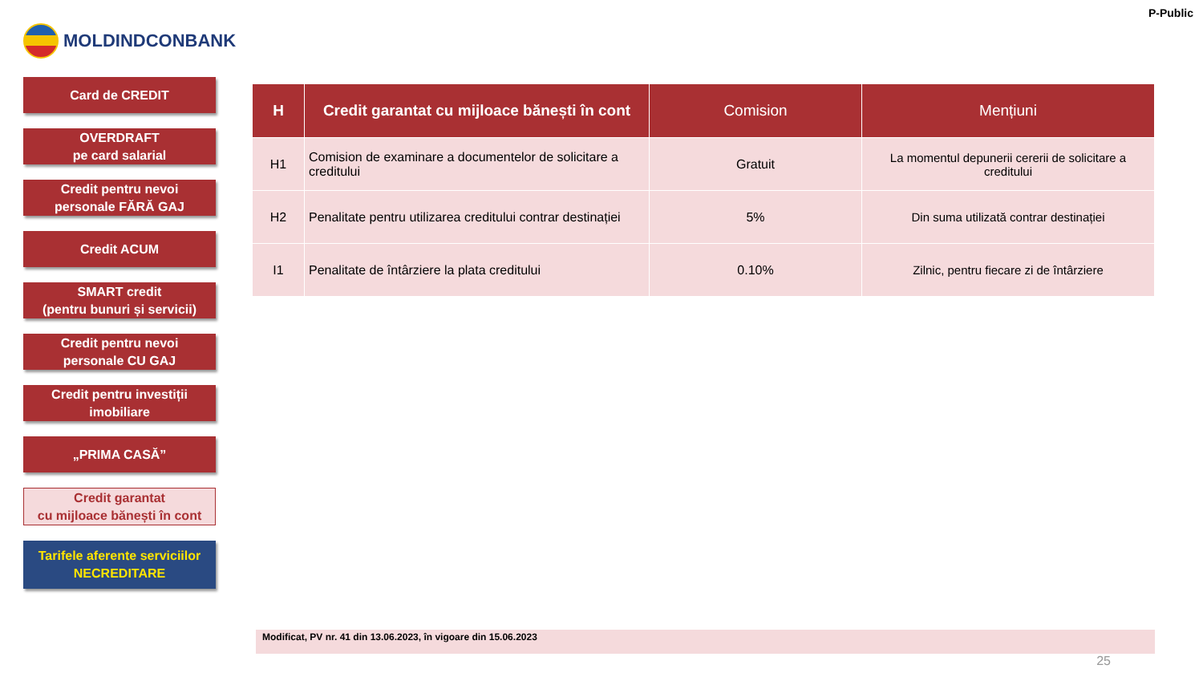MOLDINDCONBANK
P-Public
Card de CREDIT
OVERDRAFT
pe card salarial
Credit pentru nevoi
personale FĂRĂ GAJ
Credit ACUM
SMART credit
(pentru bunuri și servicii)
Credit pentru nevoi
personale CU GAJ
Credit pentru investiții
imobiliare
„PRIMA CASĂ”
Credit garantat
cu mijloace bănești în cont
Tarifele aferente serviciilor
NECREDITARE
| H | Credit garantat cu mijloace bănești în cont | Comision | Mențiuni |
| --- | --- | --- | --- |
| H1 | Comision de examinare a documentelor de solicitare a creditului | Gratuit | La momentul depunerii cererii de solicitare a creditului |
| H2 | Penalitate pentru utilizarea creditului contrar destinației | 5% | Din suma utilizată contrar destinației |
| I1 | Penalitate de întârziere la plata creditului | 0.10% | Zilnic, pentru fiecare zi de întârziere |
Modificat, PV nr. 41 din 13.06.2023, în vigoare din 15.06.2023
25